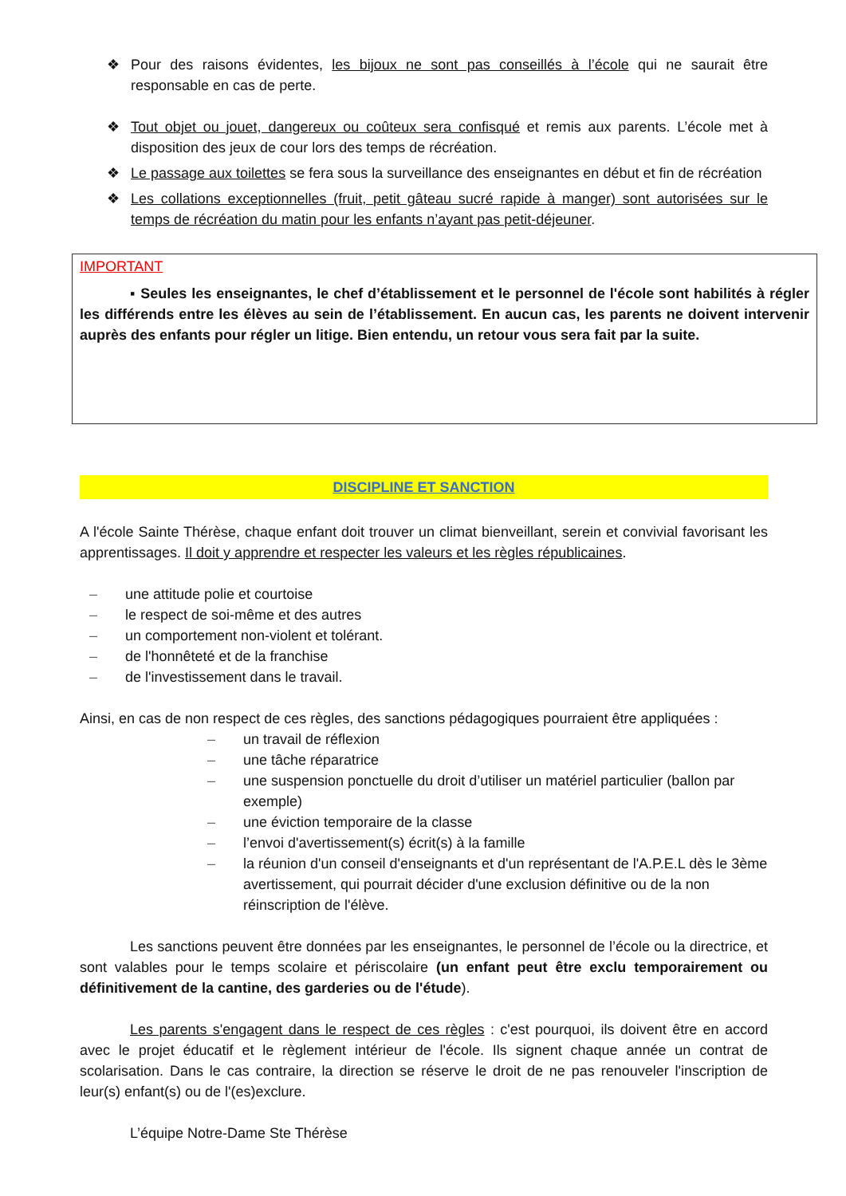❖ Pour des raisons évidentes, les bijoux ne sont pas conseillés à l’école qui ne saurait être responsable en cas de perte.
❖ Tout objet ou jouet, dangereux ou coûteux sera confisqué et remis aux parents. L’école met à disposition des jeux de cour lors des temps de récréation.
❖ Le passage aux toilettes se fera sous la surveillance des enseignantes en début et fin de récréation
❖ Les collations exceptionnelles (fruit, petit gâteau sucré rapide à manger) sont autorisées sur le temps de récréation du matin pour les enfants n’ayant pas petit-déjeuner.
IMPORTANT
▪ Seules les enseignantes, le chef d’établissement et le personnel de l'école sont habilités à régler les différends entre les élèves au sein de l’établissement. En aucun cas, les parents ne doivent intervenir auprès des enfants pour régler un litige. Bien entendu, un retour vous sera fait par la suite.
DISCIPLINE ET SANCTION
A l'école Sainte Thérèse, chaque enfant doit trouver un climat bienveillant, serein et convivial favorisant les apprentissages. Il doit y apprendre et respecter les valeurs et les règles républicaines.
– une attitude polie et courtoise
– le respect de soi-même et des autres
– un comportement non-violent et tolérant.
– de l'honnêteté et de la franchise
– de l'investissement dans le travail.
Ainsi, en cas de non respect de ces règles, des sanctions pédagogiques pourraient être appliquées :
– un travail de réflexion
– une tâche réparatrice
– une suspension ponctuelle du droit d’utiliser un matériel particulier (ballon par exemple)
– une éviction temporaire de la classe
– l’envoi d'avertissement(s) écrit(s) à la famille
– la réunion d'un conseil d'enseignants et d'un représentant de l'A.P.E.L dès le 3ème avertissement, qui pourrait décider d'une exclusion définitive ou de la non réinscription de l'élève.
Les sanctions peuvent être données par les enseignantes, le personnel de l’école ou la directrice, et sont valables pour le temps scolaire et périscolaire (un enfant peut être exclu temporairement ou définitivement de la cantine, des garderies ou de l'étude).
Les parents s'engagent dans le respect de ces règles : c'est pourquoi, ils doivent être en accord avec le projet éducatif et le règlement intérieur de l'école. Ils signent chaque année un contrat de scolarisation. Dans le cas contraire, la direction se réserve le droit de ne pas renouveler l'inscription de leur(s) enfant(s) ou de l'(es)exclure.
L’équipe Notre-Dame Ste Thérèse